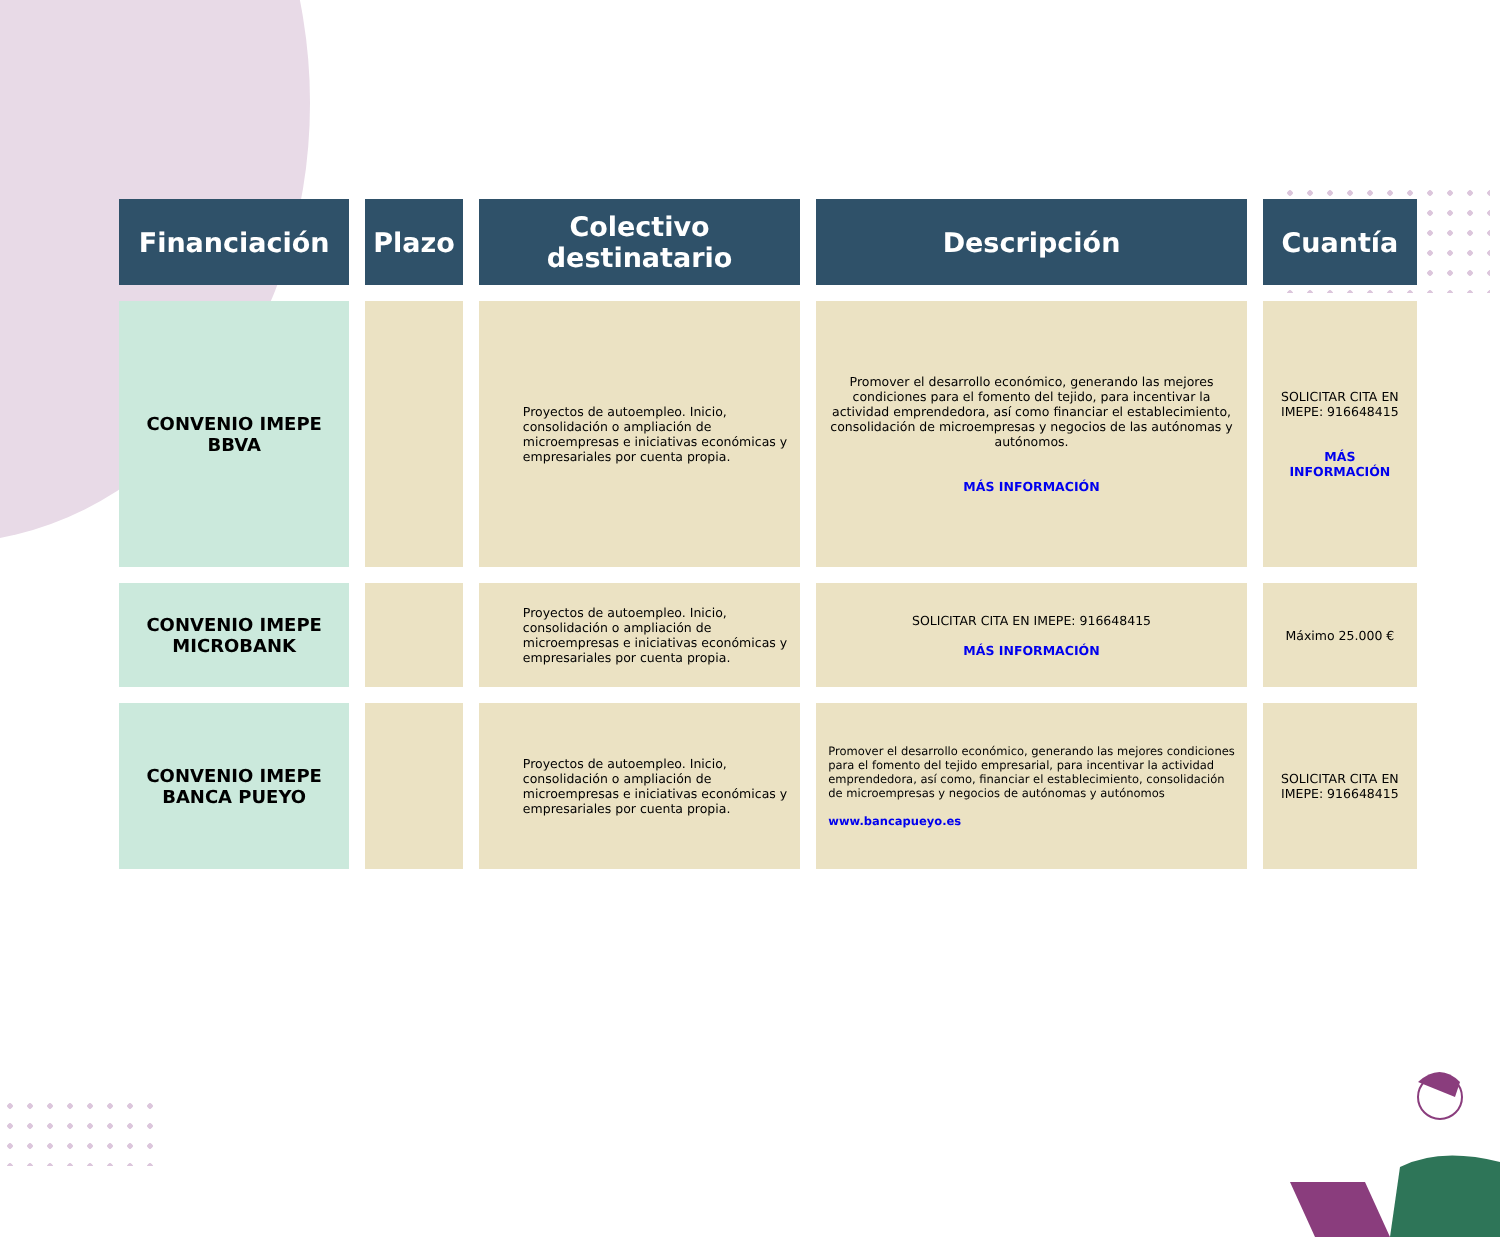| Financiación | Plazo | Colectivo destinatario | Descripción | Cuantía |
| --- | --- | --- | --- | --- |
| CONVENIO IMEPE BBVA | | Proyectos de autoempleo. Inicio, consolidación o ampliación de microempresas e iniciativas económicas y empresariales por cuenta propia. | Promover el desarrollo económico, generando las mejores condiciones para el fomento del tejido, para incentivar la actividad emprendedora, así como financiar el establecimiento, consolidación de microempresas y negocios de las autónomas y autónomos. MÁS INFORMACIÓN | SOLICITAR CITA EN IMEPE: 916648415 MÁS INFORMACIÓN |
| CONVENIO IMEPE MICROBANK | | Proyectos de autoempleo. Inicio, consolidación o ampliación de microempresas e iniciativas económicas y empresariales por cuenta propia. | SOLICITAR CITA EN IMEPE: 916648415 MÁS INFORMACIÓN | Máximo 25.000 € |
| CONVENIO IMEPE BANCA PUEYO | | Proyectos de autoempleo. Inicio, consolidación o ampliación de microempresas e iniciativas económicas y empresariales por cuenta propia. | Promover el desarrollo económico, generando las mejores condiciones para el fomento del tejido empresarial, para incentivar la actividad emprendedora, así como, financiar el establecimiento, consolidación de microempresas y negocios de autónomas y autónomos www.bancapueyo.es | SOLICITAR CITA EN IMEPE: 916648415 |